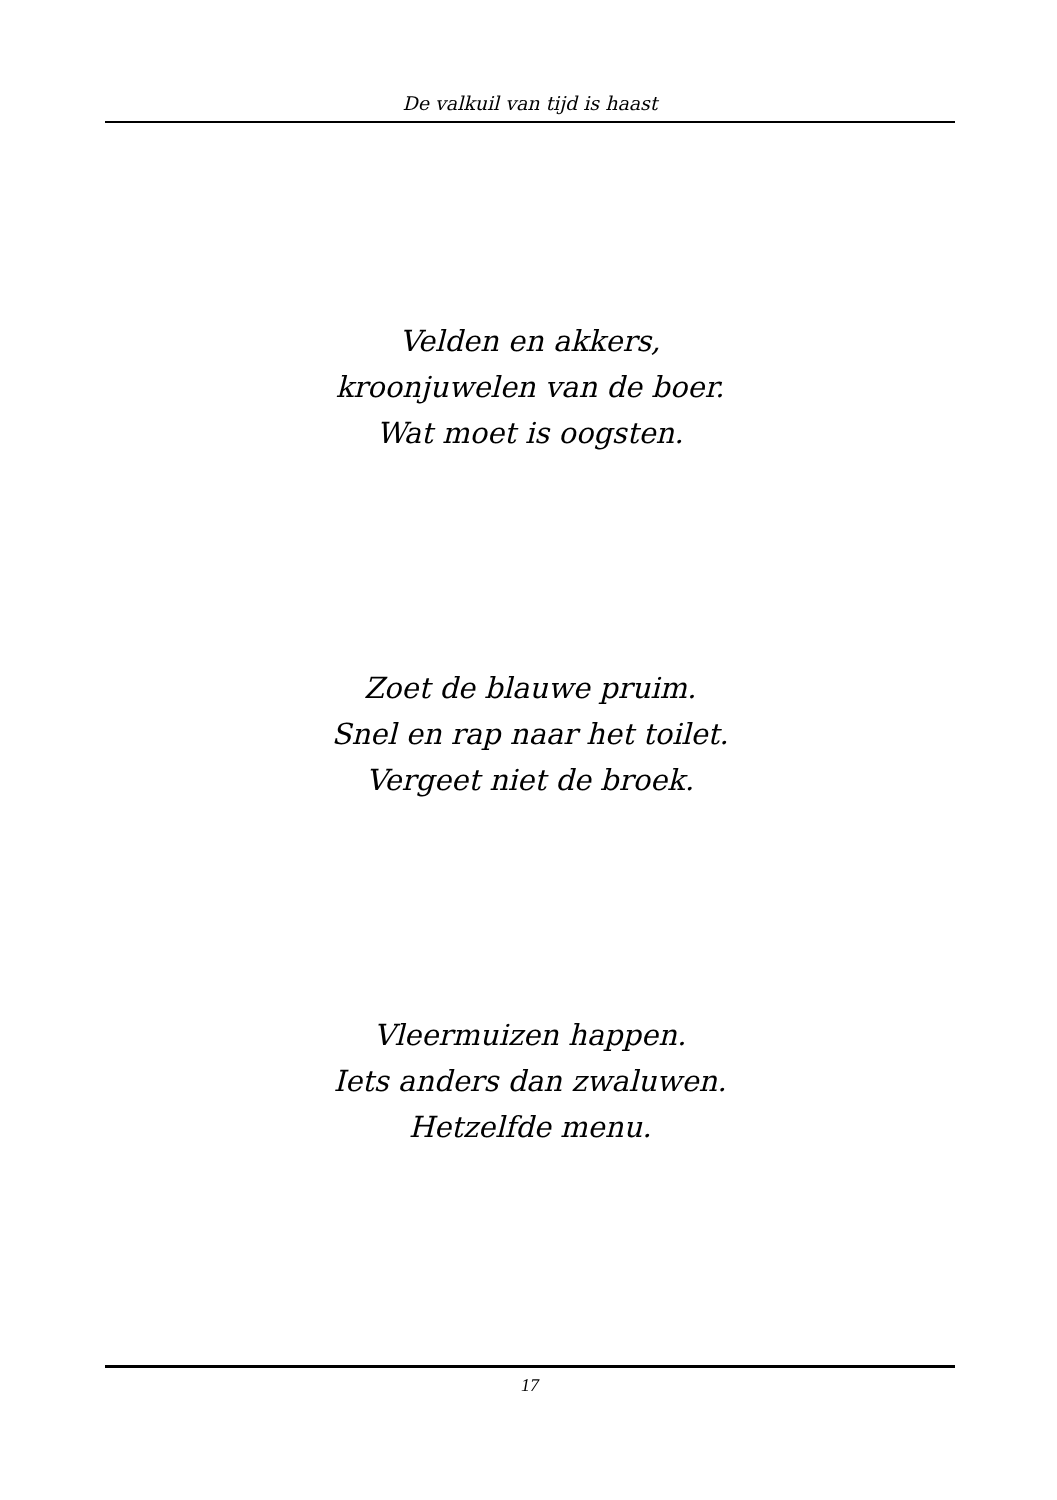De valkuil van tijd is haast
Velden en akkers,
kroonjuwelen van de boer.
Wat moet is oogsten.
Zoet de blauwe pruim.
Snel en rap naar het toilet.
Vergeet niet de broek.
Vleermuizen happen.
Iets anders dan zwaluwen.
Hetzelfde menu.
17